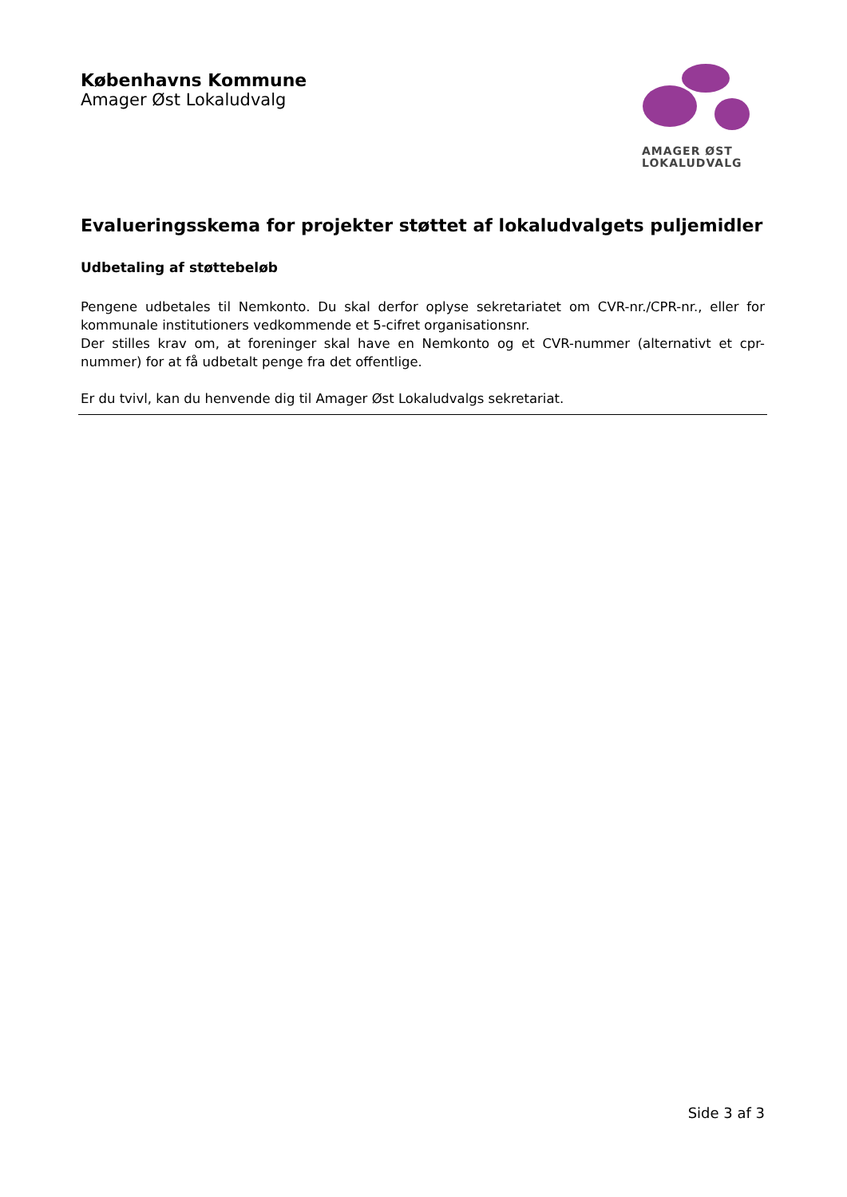Københavns Kommune
Amager Øst Lokaludvalg
AMAGER ØST
LOKALUDVALG
Evalueringsskema for projekter støttet af lokaludvalgets puljemidler
Udbetaling af støttebeløb
Pengene udbetales til Nemkonto. Du skal derfor oplyse sekretariatet om CVR-nr./CPR-nr., eller for kommunale institutioners vedkommende et 5-cifret organisationsnr.
Der stilles krav om, at foreninger skal have en Nemkonto og et CVR-nummer (alternativt et cpr-nummer) for at få udbetalt penge fra det offentlige.
Er du tvivl, kan du henvende dig til Amager Øst Lokaludvalgs sekretariat.
Side 3 af 3